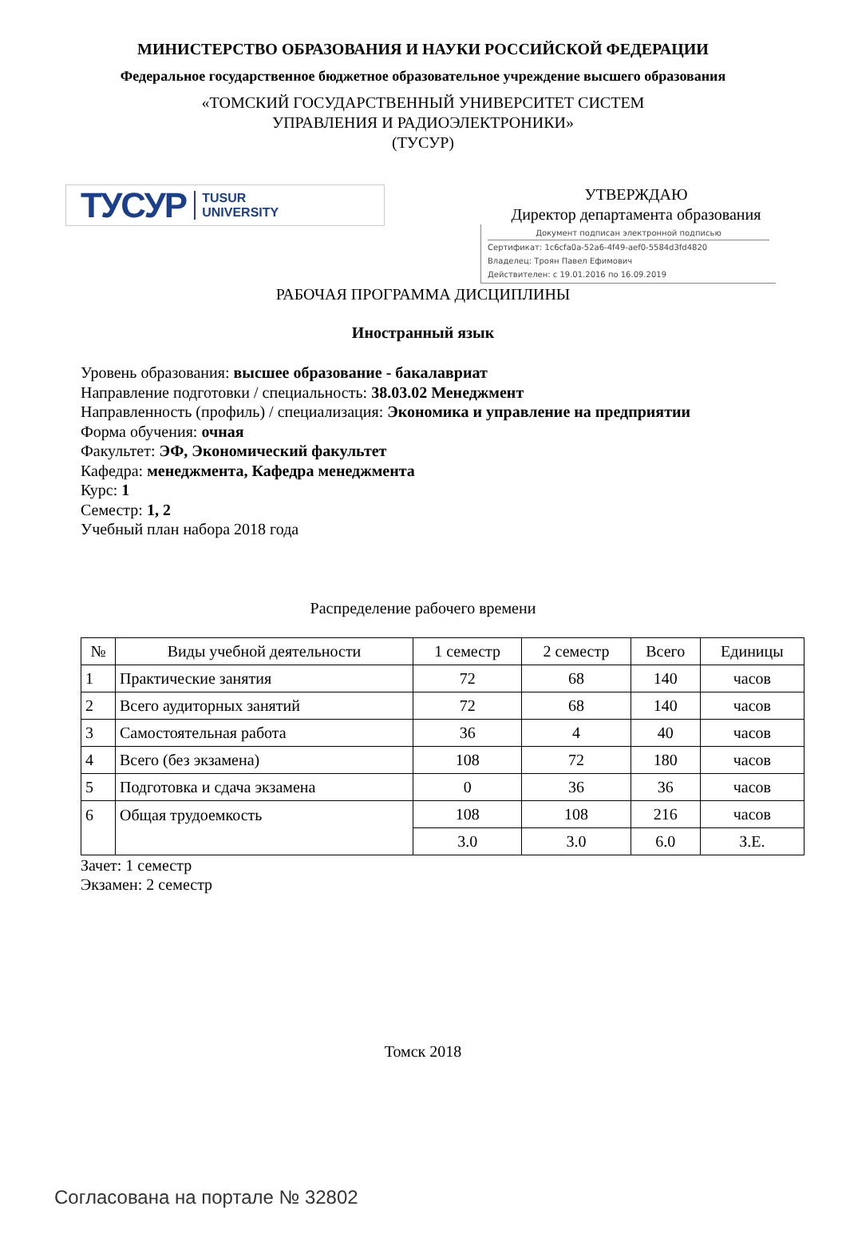МИНИСТЕРСТВО ОБРАЗОВАНИЯ И НАУКИ РОССИЙСКОЙ ФЕДЕРАЦИИ
Федеральное государственное бюджетное образовательное учреждение высшего образования
«ТОМСКИЙ ГОСУДАРСТВЕННЫЙ УНИВЕРСИТЕТ СИСТЕМ
УПРАВЛЕНИЯ И РАДИОЭЛЕКТРОНИКИ»
(ТУСУР)
ТУСУР TUSUR
UNIVERSITY
УТВЕРЖДАЮ
Директор департамента образования
Документ подписан электронной подписью
Сертификат: 1c6cfa0a-52a6-4f49-aef0-5584d3fd4820
Владелец: Троян Павел Ефимович
Действителен: с 19.01.2016 по 16.09.2019
РАБОЧАЯ ПРОГРАММА ДИСЦИПЛИНЫ
Иностранный язык
Уровень образования: высшее образование - бакалавриат
Направление подготовки / специальность: 38.03.02 Менеджмент
Направленность (профиль) / специализация: Экономика и управление на предприятии
Форма обучения: очная
Факультет: ЭФ, Экономический факультет
Кафедра: менеджмента, Кафедра менеджмента
Курс: 1
Семестр: 1, 2
Учебный план набора 2018 года
Распределение рабочего времени
| № | Виды учебной деятельности | 1 семестр | 2 семестр | Всего | Единицы |
| --- | --- | --- | --- | --- | --- |
| 1 | Практические занятия | 72 | 68 | 140 | часов |
| 2 | Всего аудиторных занятий | 72 | 68 | 140 | часов |
| 3 | Самостоятельная работа | 36 | 4 | 40 | часов |
| 4 | Всего (без экзамена) | 108 | 72 | 180 | часов |
| 5 | Подготовка и сдача экзамена | 0 | 36 | 36 | часов |
| 6 | Общая трудоемкость | 108 | 108 | 216 | часов |
| | | 3.0 | 3.0 | 6.0 | З.Е. |
Зачет: 1 семестр
Экзамен: 2 семестр
Томск 2018
Согласована на портале № 32802